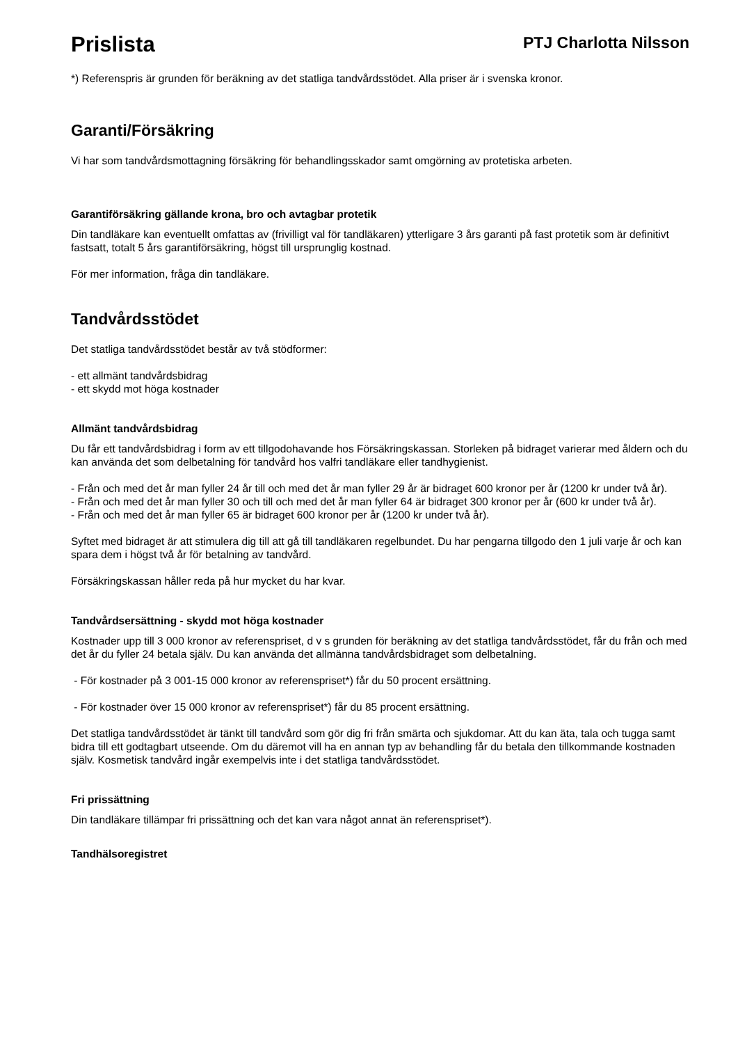Prislista
PTJ Charlotta Nilsson
*) Referenspris är grunden för beräkning av det statliga tandvårdsstödet. Alla priser är i svenska kronor.
Garanti/Försäkring
Vi har som tandvårdsmottagning försäkring för behandlingsskador samt omgörning av protetiska arbeten.
Garantiförsäkring gällande krona, bro och avtagbar protetik
Din tandläkare kan eventuellt omfattas av (frivilligt val för tandläkaren) ytterligare 3 års garanti på fast protetik som är definitivt fastsatt, totalt 5 års garantiförsäkring, högst till ursprunglig kostnad.
För mer information, fråga din tandläkare.
Tandvårdsstödet
Det statliga tandvårdsstödet består av två stödformer:
- ett allmänt tandvårdsbidrag
- ett skydd mot höga kostnader
Allmänt tandvårdsbidrag
Du får ett tandvårdsbidrag i form av ett tillgodohavande hos Försäkringskassan. Storleken på bidraget varierar med åldern och du kan använda det som delbetalning för tandvård hos valfri tandläkare eller tandhygienist.
- Från och med det år man fyller 24 år till och med det år man fyller 29 år är bidraget 600 kronor per år (1200 kr under två år).
- Från och med det år man fyller 30 och till och med det år man fyller 64 är bidraget 300 kronor per år (600 kr under två år).
- Från och med det år man fyller 65 är bidraget 600 kronor per år (1200 kr under två år).
Syftet med bidraget är att stimulera dig till att gå till tandläkaren regelbundet. Du har pengarna tillgodo den 1 juli varje år och kan spara dem i högst två år för betalning av tandvård.
Försäkringskassan håller reda på hur mycket du har kvar.
Tandvårdsersättning - skydd mot höga kostnader
Kostnader upp till 3 000 kronor av referenspriset, d v s grunden för beräkning av det statliga tandvårdsstödet, får du från och med det år du fyller 24 betala själv. Du kan använda det allmänna tandvårdsbidraget som delbetalning.
- För kostnader på 3 001-15 000 kronor av referenspriset*) får du 50 procent ersättning.
- För kostnader över 15 000 kronor av referenspriset*) får du 85 procent ersättning.
Det statliga tandvårdsstödet är tänkt till tandvård som gör dig fri från smärta och sjukdomar. Att du kan äta, tala och tugga samt bidra till ett godtagbart utseende. Om du däremot vill ha en annan typ av behandling får du betala den tillkommande kostnaden själv. Kosmetisk tandvård ingår exempelvis inte i det statliga tandvårdsstödet.
Fri prissättning
Din tandläkare tillämpar fri prissättning och det kan vara något annat än referenspriset*).
Tandhälsoregistret